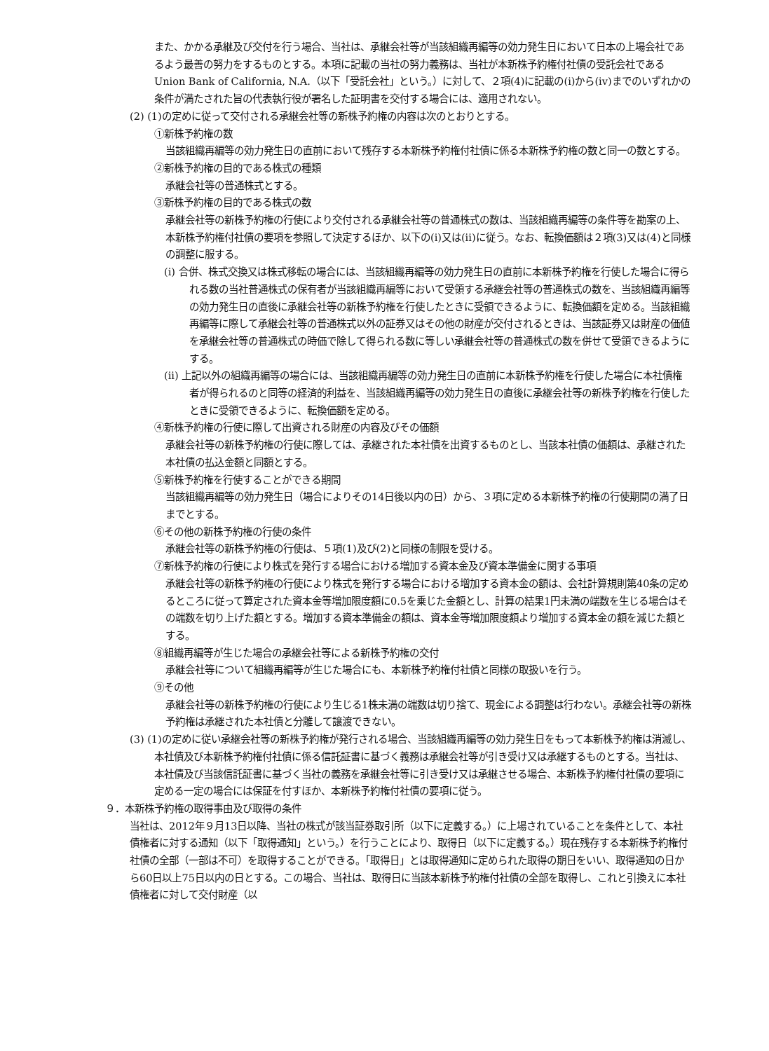また、かかる承継及び交付を行う場合、当社は、承継会社等が当該組織再編等の効力発生日において日本の上場会社であるよう最善の努力をするものとする。本項に記載の当社の努力義務は、当社が本新株予約権付社債の受託会社であるUnion Bank of California, N.A.（以下「受託会社」という。）に対して、２項(4)に記載の(i)から(iv)までのいずれかの条件が満たされた旨の代表執行役が署名した証明書を交付する場合には、適用されない。
(2) (1)の定めに従って交付される承継会社等の新株予約権の内容は次のとおりとする。
①新株予約権の数
当該組織再編等の効力発生日の直前において残存する本新株予約権付社債に係る本新株予約権の数と同一の数とする。
②新株予約権の目的である株式の種類
承継会社等の普通株式とする。
③新株予約権の目的である株式の数
承継会社等の新株予約権の行使により交付される承継会社等の普通株式の数は、当該組織再編等の条件等を勘案の上、本新株予約権付社債の要項を参照して決定するほか、以下の(i)又は(ii)に従う。なお、転換価額は２項(3)又は(4)と同様の調整に服する。
(i) 合併、株式交換又は株式移転の場合には、当該組織再編等の効力発生日の直前に本新株予約権を行使した場合に得られる数の当社普通株式の保有者が当該組織再編等において受領する承継会社等の普通株式の数を、当該組織再編等の効力発生日の直後に承継会社等の新株予約権を行使したときに受領できるように、転換価額を定める。当該組織再編等に際して承継会社等の普通株式以外の証券又はその他の財産が交付されるときは、当該証券又は財産の価値を承継会社等の普通株式の時価で除して得られる数に等しい承継会社等の普通株式の数を併せて受領できるようにする。
(ii) 上記以外の組織再編等の場合には、当該組織再編等の効力発生日の直前に本新株予約権を行使した場合に本社債権者が得られるのと同等の経済的利益を、当該組織再編等の効力発生日の直後に承継会社等の新株予約権を行使したときに受領できるように、転換価額を定める。
④新株予約権の行使に際して出資される財産の内容及びその価額
承継会社等の新株予約権の行使に際しては、承継された本社債を出資するものとし、当該本社債の価額は、承継された本社債の払込金額と同額とする。
⑤新株予約権を行使することができる期間
当該組織再編等の効力発生日（場合によりその14日後以内の日）から、３項に定める本新株予約権の行使期間の満了日までとする。
⑥その他の新株予約権の行使の条件
承継会社等の新株予約権の行使は、５項(1)及び(2)と同様の制限を受ける。
⑦新株予約権の行使により株式を発行する場合における増加する資本金及び資本準備金に関する事項
承継会社等の新株予約権の行使により株式を発行する場合における増加する資本金の額は、会社計算規則第40条の定めるところに従って算定された資本金等増加限度額に0.5を乗じた金額とし、計算の結果1円未満の端数を生じる場合はその端数を切り上げた額とする。増加する資本準備金の額は、資本金等増加限度額より増加する資本金の額を減じた額とする。
⑧組織再編等が生じた場合の承継会社等による新株予約権の交付
承継会社等について組織再編等が生じた場合にも、本新株予約権付社債と同様の取扱いを行う。
⑨その他
承継会社等の新株予約権の行使により生じる1株未満の端数は切り捨て、現金による調整は行わない。承継会社等の新株予約権は承継された本社債と分離して譲渡できない。
(3) (1)の定めに従い承継会社等の新株予約権が発行される場合、当該組織再編等の効力発生日をもって本新株予約権は消滅し、本社債及び本新株予約権付社債に係る信託証書に基づく義務は承継会社等が引き受け又は承継するものとする。当社は、本社債及び当該信託証書に基づく当社の義務を承継会社等に引き受け又は承継させる場合、本新株予約権付社債の要項に定める一定の場合には保証を付すほか、本新株予約権付社債の要項に従う。
９．本新株予約権の取得事由及び取得の条件
当社は、2012年９月13日以降、当社の株式が該当証券取引所（以下に定義する。）に上場されていることを条件として、本社債権者に対する通知（以下「取得通知」という。）を行うことにより、取得日（以下に定義する。）現在残存する本新株予約権付社債の全部（一部は不可）を取得することができる。「取得日」とは取得通知に定められた取得の期日をいい、取得通知の日から60日以上75日以内の日とする。この場合、当社は、取得日に当該本新株予約権付社債の全部を取得し、これと引換えに本社債権者に対して交付財産（以